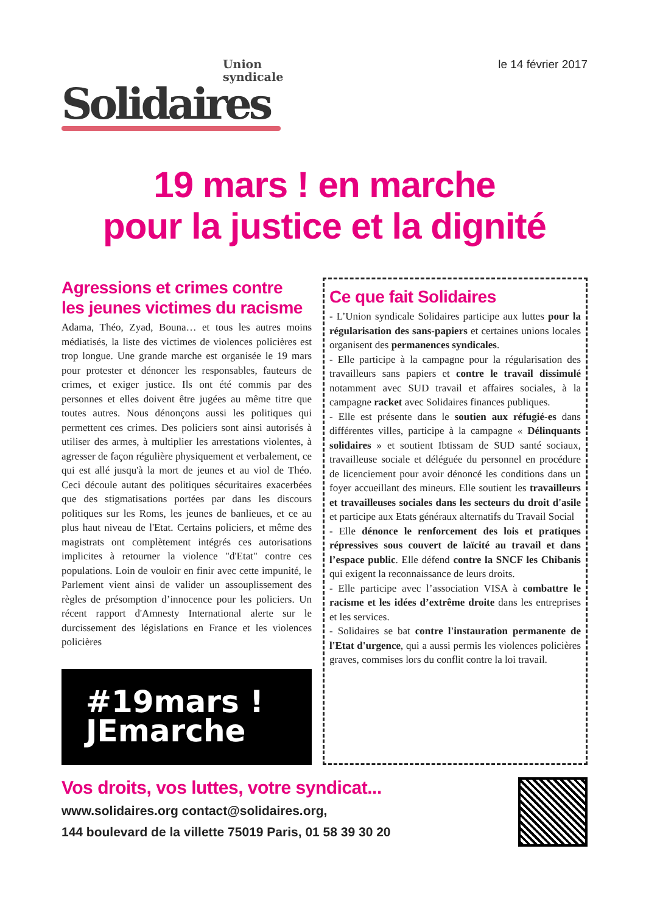Union
syndicale
Solidaires
le 14 février 2017
19 mars ! en marche
pour la justice et la dignité
Agressions et crimes contre
les jeunes victimes du racisme
Adama, Théo, Zyad, Bouna… et tous les autres moins médiatisés, la liste des victimes de violences policières est trop longue. Une grande marche est organisée le 19 mars pour protester et dénoncer les responsables, fauteurs de crimes, et exiger justice. Ils ont été commis par des personnes et elles doivent être jugées au même titre que toutes autres. Nous dénonçons aussi les politiques qui permettent ces crimes. Des policiers sont ainsi autorisés à utiliser des armes, à multiplier les arrestations violentes, à agresser de façon régulière physiquement et verbalement, ce qui est allé jusqu'à la mort de jeunes et au viol de Théo. Ceci découle autant des politiques sécuritaires exacerbées que des stigmatisations portées par dans les discours politiques sur les Roms, les jeunes de banlieues, et ce au plus haut niveau de l'Etat. Certains policiers, et même des magistrats ont complètement intégrés ces autorisations implicites à retourner la violence "d'Etat" contre ces populations. Loin de vouloir en finir avec cette impunité, le Parlement vient ainsi de valider un assouplissement des règles de présomption d’innocence pour les policiers. Un récent rapport d'Amnesty International alerte sur le durcissement des législations en France et les violences policières
#19mars !
JEmarche
Ce que fait Solidaires
- L’Union syndicale Solidaires participe aux luttes pour la régularisation des sans-papiers et certaines unions locales organisent des permanences syndicales.
- Elle participe à la campagne pour la régularisation des travailleurs sans papiers et contre le travail dissimulé notamment avec SUD travail et affaires sociales, à la campagne racket avec Solidaires finances publiques.
- Elle est présente dans le soutien aux réfugié-es dans différentes villes, participe à la campagne « Délinquants solidaires » et soutient Ibtissam de SUD santé sociaux, travailleuse sociale et déléguée du personnel en procédure de licenciement pour avoir dénoncé les conditions dans un foyer accueillant des mineurs. Elle soutient les travailleurs et travailleuses sociales dans les secteurs du droit d'asile et participe aux Etats généraux alternatifs du Travail Social
- Elle dénonce le renforcement des lois et pratiques répressives sous couvert de laïcité au travail et dans l’espace public. Elle défend contre la SNCF les Chibanis qui exigent la reconnaissance de leurs droits.
- Elle participe avec l’association VISA à combattre le racisme et les idées d’extrême droite dans les entreprises et les services.
- Solidaires se bat contre l'instauration permanente de l'Etat d'urgence, qui a aussi permis les violences policières graves, commises lors du conflit contre la loi travail.
Vos droits, vos luttes, votre syndicat...
www.solidaires.org contact@solidaires.org,
144 boulevard de la villette 75019 Paris, 01 58 39 30 20